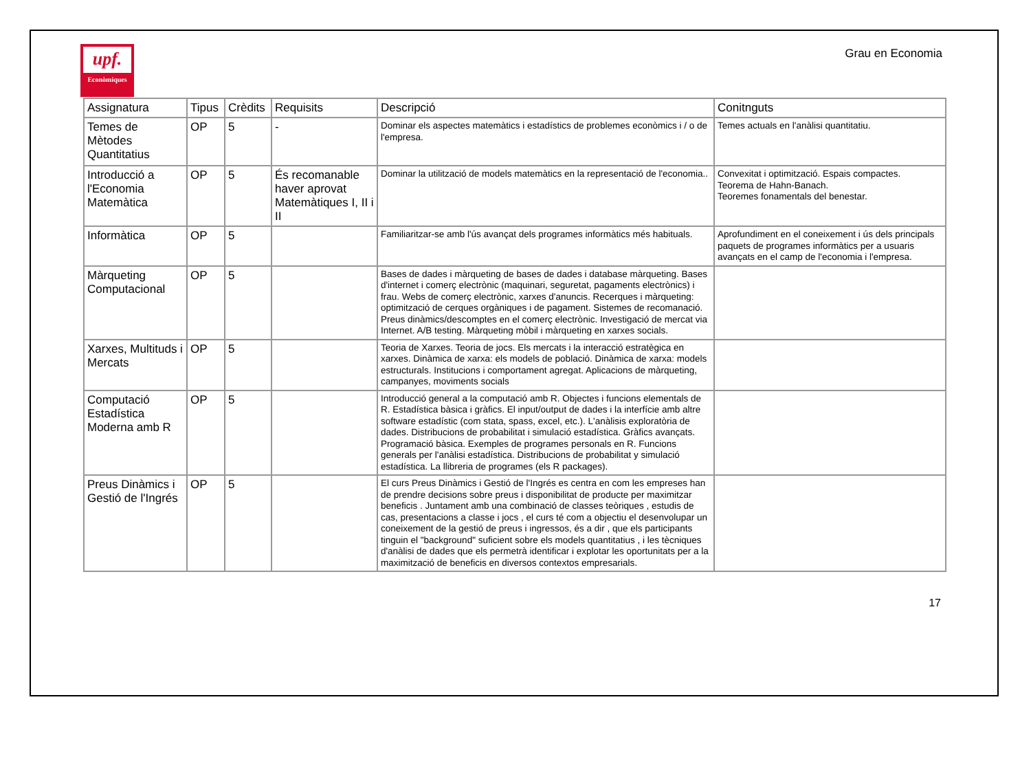upf.
Econòmiques
Grau en Economia
| Assignatura | Tipus | Crèdits | Requisits | Descripció | Conitnguts |
| --- | --- | --- | --- | --- | --- |
| Temes de Mètodes Quantitatius | OP | 5 | - | Dominar els aspectes matemàtics i estadístics de problemes econòmics i / o de l'empresa. | Temes actuals en l'anàlisi quantitatiu. |
| Introducció a l'Economia Matemàtica | OP | 5 | És recomanable haver aprovat Matemàtiques I, II i II | Dominar la utilització de models matemàtics en la representació de l'economia.. | Convexitat i optimització. Espais compactes. Teorema de Hahn-Banach. Teoremes fonamentals del benestar. |
| Informàtica | OP | 5 | | Familiaritzar-se amb l'ús avançat dels programes informàtics més habituals. | Aprofundiment en el coneixement i ús dels principals paquets de programes informàtics per a usuaris avançats en el camp de l'economia i l'empresa. |
| Màrqueting Computacional | OP | 5 | | Bases de dades i màrqueting de bases de dades i database màrqueting. Bases d'internet i comerç electrònic (maquinari, seguretat, pagaments electrònics) i frau. Webs de comerç electrònic, xarxes d'anuncis. Recerques i màrqueting: optimització de cerques orgàniques i de pagament. Sistemes de recomanació. Preus dinàmics/descomptes en el comerç electrònic. Investigació de mercat via Internet. A/B testing. Màrqueting mòbil i màrqueting en xarxes socials. | |
| Xarxes, Multituds i Mercats | OP | 5 | | Teoria de Xarxes. Teoria de jocs. Els mercats i la interacció estratègica en xarxes. Dinàmica de xarxa: els models de població. Dinàmica de xarxa: models estructurals. Institucions i comportament agregat. Aplicacions de màrqueting, campanyes, moviments socials | |
| Computació Estadística Moderna amb R | OP | 5 | | Introducció general a la computació amb R. Objectes i funcions elementals de R. Estadística bàsica i gràfics. El input/output de dades i la interfície amb altre software estadístic (com stata, spass, excel, etc.). L'anàlisis exploratòria de dades. Distribucions de probabilitat i simulació estadística. Gràfics avançats. Programació bàsica. Exemples de programes personals en R. Funcions generals per l'anàlisi estadística. Distribucions de probabilitat y simulació estadística. La llibreria de programes (els R packages). | |
| Preus Dinàmics i Gestió de l'Ingrés | OP | 5 | | El curs Preus Dinàmics i Gestió de l'Ingrés es centra en com les empreses han de prendre decisions sobre preus i disponibilitat de producte per maximitzar beneficis . Juntament amb una combinació de classes teòriques , estudis de cas, presentacions a classe i jocs , el curs té com a objectiu el desenvolupar un coneixement de la gestió de preus i ingressos, és a dir , que els participants tinguin el "background" suficient sobre els models quantitatius , i les tècniques d'anàlisi de dades que els permetrà identificar i explotar les oportunitats per a la maximització de beneficis en diversos contextos empresarials. | |
17